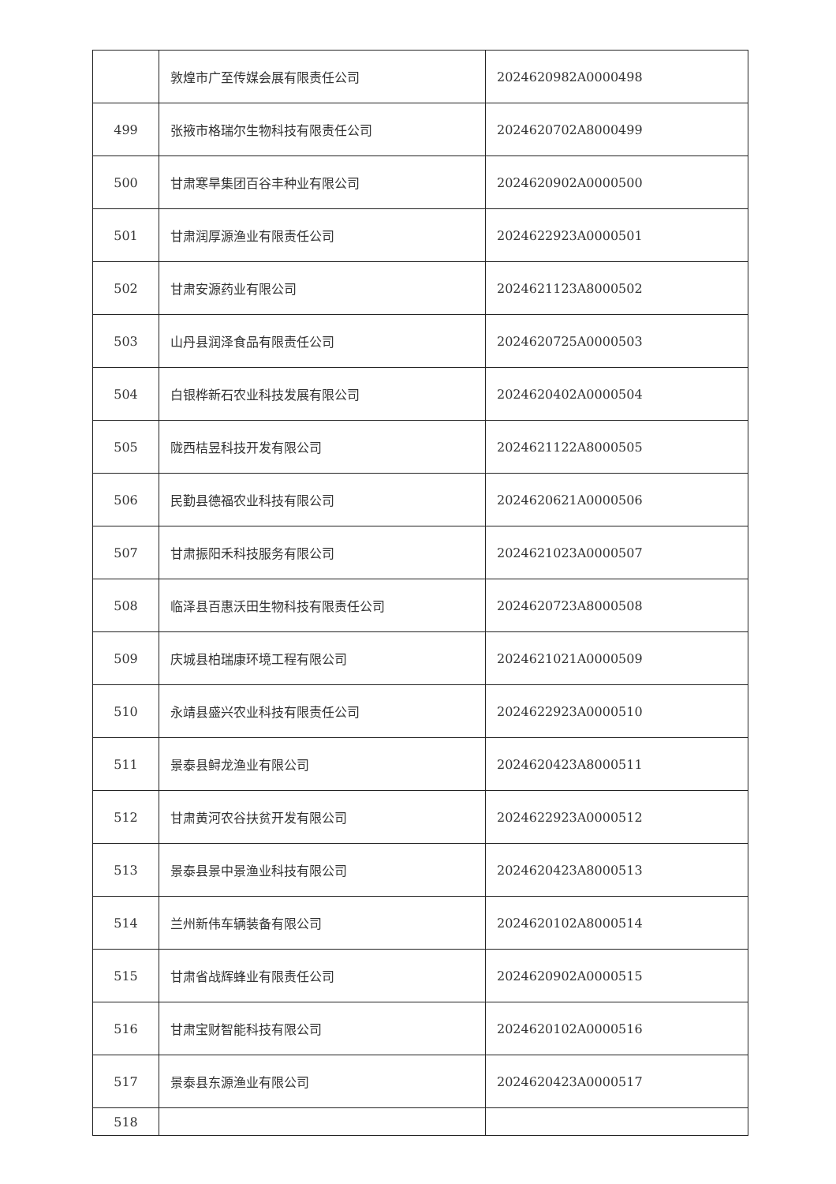| | 敦煌市广至传媒会展有限责任公司 | 2024620982A0000498 |
| 499 | 张掖市格瑞尔生物科技有限责任公司 | 2024620702A8000499 |
| 500 | 甘肃寒旱集团百谷丰种业有限公司 | 2024620902A0000500 |
| 501 | 甘肃润厚源渔业有限责任公司 | 2024622923A0000501 |
| 502 | 甘肃安源药业有限公司 | 2024621123A8000502 |
| 503 | 山丹县润泽食品有限责任公司 | 2024620725A0000503 |
| 504 | 白银桦新石农业科技发展有限公司 | 2024620402A0000504 |
| 505 | 陇西桔昱科技开发有限公司 | 2024621122A8000505 |
| 506 | 民勤县德福农业科技有限公司 | 2024620621A0000506 |
| 507 | 甘肃振阳禾科技服务有限公司 | 2024621023A0000507 |
| 508 | 临泽县百惠沃田生物科技有限责任公司 | 2024620723A8000508 |
| 509 | 庆城县柏瑞康环境工程有限公司 | 2024621021A0000509 |
| 510 | 永靖县盛兴农业科技有限责任公司 | 2024622923A0000510 |
| 511 | 景泰县鲟龙渔业有限公司 | 2024620423A8000511 |
| 512 | 甘肃黄河农谷扶贫开发有限公司 | 2024622923A0000512 |
| 513 | 景泰县景中景渔业科技有限公司 | 2024620423A8000513 |
| 514 | 兰州新伟车辆装备有限公司 | 2024620102A8000514 |
| 515 | 甘肃省战辉蜂业有限责任公司 | 2024620902A0000515 |
| 516 | 甘肃宝财智能科技有限公司 | 2024620102A0000516 |
| 517 | 景泰县东源渔业有限公司 | 2024620423A0000517 |
| 518 | | |